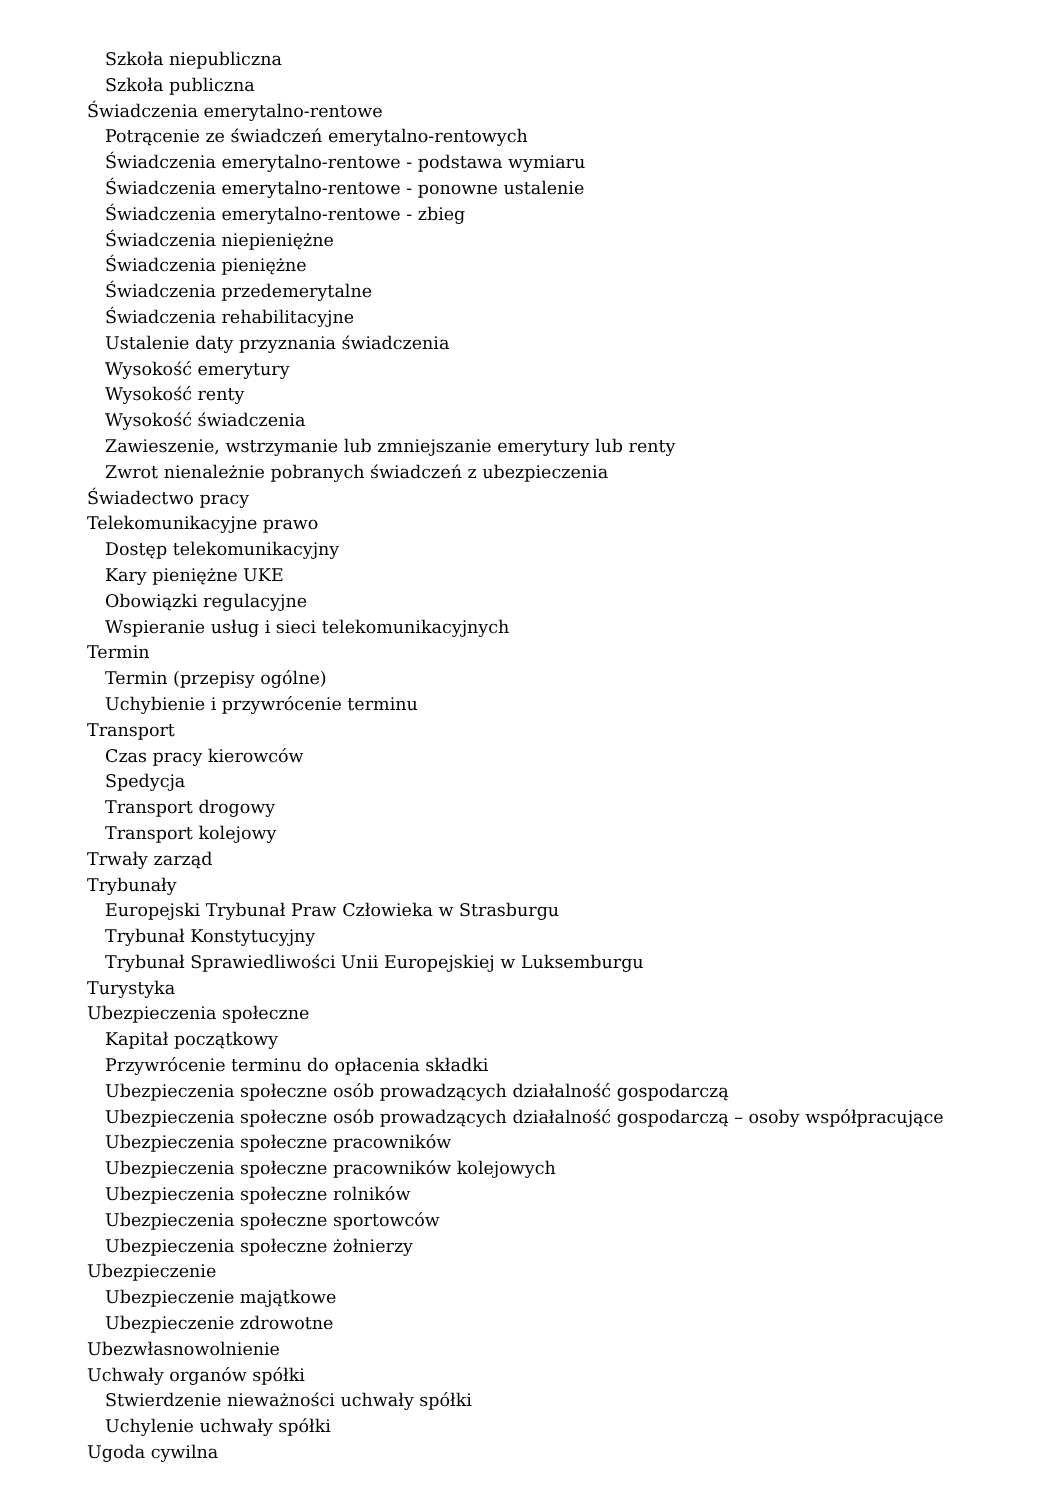Szkoła niepubliczna
Szkoła publiczna
Świadczenia emerytalno-rentowe
Potrącenie ze świadczeń emerytalno-rentowych
Świadczenia emerytalno-rentowe - podstawa wymiaru
Świadczenia emerytalno-rentowe - ponowne ustalenie
Świadczenia emerytalno-rentowe - zbieg
Świadczenia niepieniężne
Świadczenia pieniężne
Świadczenia przedemerytalne
Świadczenia rehabilitacyjne
Ustalenie daty przyznania świadczenia
Wysokość emerytury
Wysokość renty
Wysokość świadczenia
Zawieszenie, wstrzymanie lub zmniejszanie emerytury lub renty
Zwrot nienależnie pobranych świadczeń z ubezpieczenia
Świadectwo pracy
Telekomunikacyjne prawo
Dostęp telekomunikacyjny
Kary pieniężne UKE
Obowiązki regulacyjne
Wspieranie usług i sieci telekomunikacyjnych
Termin
Termin (przepisy ogólne)
Uchybienie i przywrócenie terminu
Transport
Czas pracy kierowców
Spedycja
Transport drogowy
Transport kolejowy
Trwały zarząd
Trybunały
Europejski Trybunał Praw Człowieka w Strasburgu
Trybunał Konstytucyjny
Trybunał Sprawiedliwości Unii Europejskiej w Luksemburgu
Turystyka
Ubezpieczenia społeczne
Kapitał początkowy
Przywrócenie terminu do opłacenia składki
Ubezpieczenia społeczne osób prowadzących działalność gospodarczą
Ubezpieczenia społeczne osób prowadzących działalność gospodarczą – osoby współpracujące
Ubezpieczenia społeczne pracowników
Ubezpieczenia społeczne pracowników kolejowych
Ubezpieczenia społeczne rolników
Ubezpieczenia społeczne sportowców
Ubezpieczenia społeczne żołnierzy
Ubezpieczenie
Ubezpieczenie majątkowe
Ubezpieczenie zdrowotne
Ubezwłasnowolnienie
Uchwały organów spółki
Stwierdzenie nieważności uchwały spółki
Uchylenie uchwały spółki
Ugoda cywilna